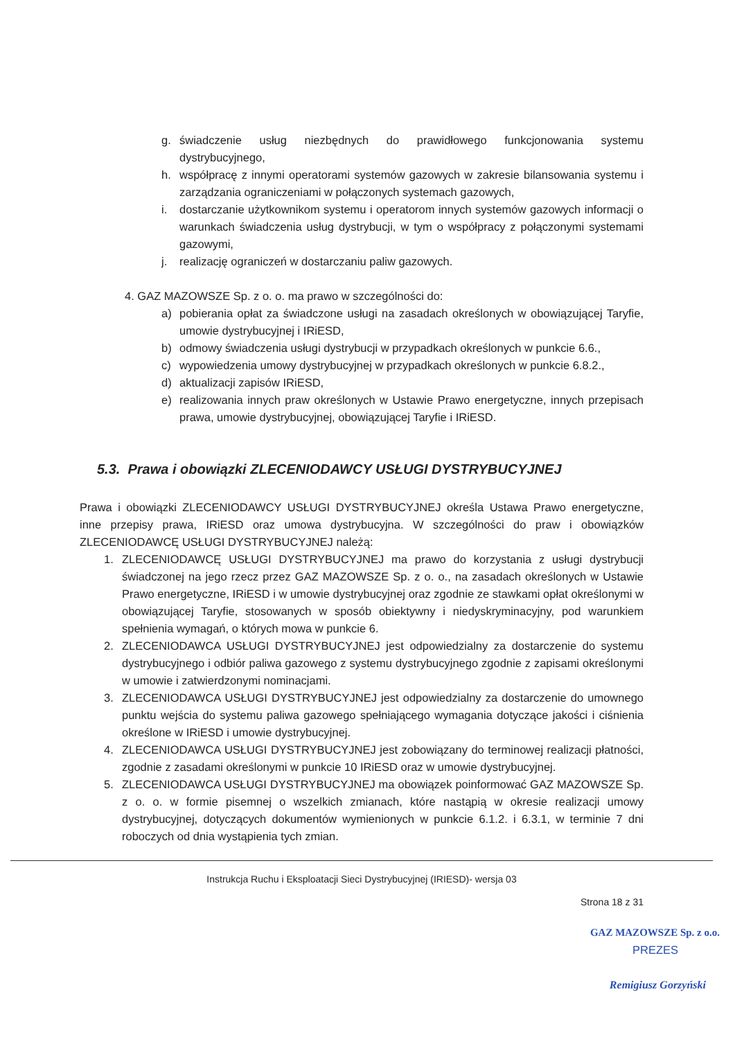g. świadczenie usług niezbędnych do prawidłowego funkcjonowania systemu dystrybucyjnego,
h. współpracę z innymi operatorami systemów gazowych w zakresie bilansowania systemu i zarządzania ograniczeniami w połączonych systemach gazowych,
i. dostarczanie użytkownikom systemu i operatorom innych systemów gazowych informacji o warunkach świadczenia usług dystrybucji, w tym o współpracy z połączonymi systemami gazowymi,
j. realizację ograniczeń w dostarczaniu paliw gazowych.
4. GAZ MAZOWSZE Sp. z o. o. ma prawo w szczególności do:
a) pobierania opłat za świadczone usługi na zasadach określonych w obowiązującej Taryfie, umowie dystrybucyjnej i IRiESD,
b) odmowy świadczenia usługi dystrybucji w przypadkach określonych w punkcie 6.6.,
c) wypowiedzenia umowy dystrybucyjnej w przypadkach określonych w punkcie 6.8.2.,
d) aktualizacji zapisów IRiESD,
e) realizowania innych praw określonych w Ustawie Prawo energetyczne, innych przepisach prawa, umowie dystrybucyjnej, obowiązującej Taryfie i IRiESD.
5.3. Prawa i obowiązki ZLECENIODAWCY USŁUGI DYSTRYBUCYJNEJ
Prawa i obowiązki ZLECENIODAWCY USŁUGI DYSTRYBUCYJNEJ określa Ustawa Prawo energetyczne, inne przepisy prawa, IRiESD oraz umowa dystrybucyjna. W szczególności do praw i obowiązków ZLECENIODAWCĘ USŁUGI DYSTRYBUCYJNEJ należą:
1. ZLECENIODAWCĘ USŁUGI DYSTRYBUCYJNEJ ma prawo do korzystania z usługi dystrybucji świadczonej na jego rzecz przez GAZ MAZOWSZE Sp. z o. o., na zasadach określonych w Ustawie Prawo energetyczne, IRiESD i w umowie dystrybucyjnej oraz zgodnie ze stawkami opłat określonymi w obowiązującej Taryfie, stosowanych w sposób obiektywny i niedyskryminacyjny, pod warunkiem spełnienia wymagań, o których mowa w punkcie 6.
2. ZLECENIODAWCA USŁUGI DYSTRYBUCYJNEJ jest odpowiedzialny za dostarczenie do systemu dystrybucyjnego i odbiór paliwa gazowego z systemu dystrybucyjnego zgodnie z zapisami określonymi w umowie i zatwierdzonymi nominacjami.
3. ZLECENIODAWCA USŁUGI DYSTRYBUCYJNEJ jest odpowiedzialny za dostarczenie do umownego punktu wejścia do systemu paliwa gazowego spełniającego wymagania dotyczące jakości i ciśnienia określone w IRiESD i umowie dystrybucyjnej.
4. ZLECENIODAWCA USŁUGI DYSTRYBUCYJNEJ jest zobowiązany do terminowej realizacji płatności, zgodnie z zasadami określonymi w punkcie 10 IRiESD oraz w umowie dystrybucyjnej.
5. ZLECENIODAWCA USŁUGI DYSTRYBUCYJNEJ ma obowiązek poinformować GAZ MAZOWSZE Sp. z o. o. w formie pisemnej o wszelkich zmianach, które nastąpią w okresie realizacji umowy dystrybucyjnej, dotyczących dokumentów wymienionych w punkcie 6.1.2. i 6.3.1, w terminie 7 dni roboczych od dnia wystąpienia tych zmian.
Instrukcja Ruchu i Eksploatacji Sieci Dystrybucyjnej (IRIESD)- wersja 03
Strona 18 z 31
GAZ MAZOWSZE Sp. z o.o.
PREZES
Remigiusz Gorzyński